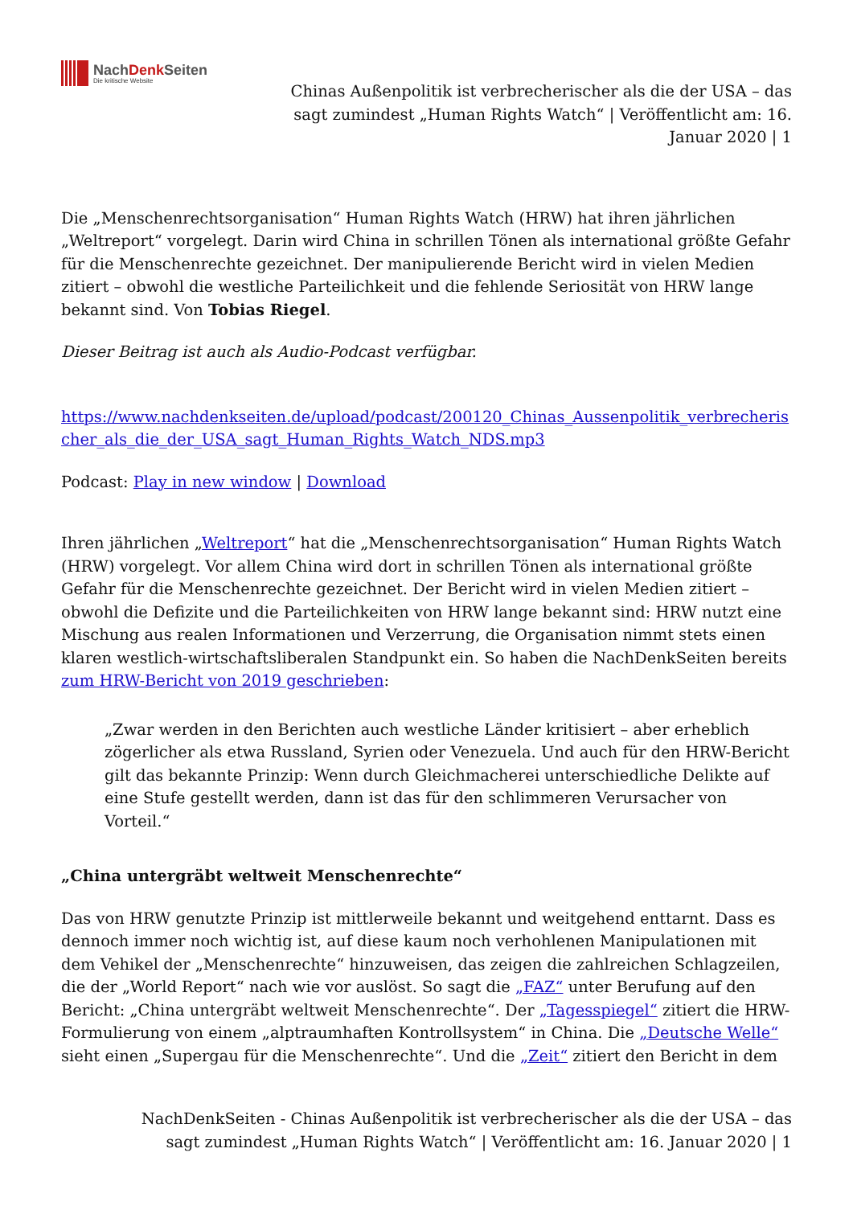NachDenk Seiten
Die kritische Website
Chinas Außenpolitik ist verbrecherischer als die der USA – das sagt zumindest „Human Rights Watch“ | Veröffentlicht am: 16. Januar 2020 | 1
Die „Menschenrechtsorganisation“ Human Rights Watch (HRW) hat ihren jährlichen „Weltreport“ vorgelegt. Darin wird China in schrillen Tönen als international größte Gefahr für die Menschenrechte gezeichnet. Der manipulierende Bericht wird in vielen Medien zitiert – obwohl die westliche Parteilichkeit und die fehlende Seriosität von HRW lange bekannt sind. Von Tobias Riegel.
Dieser Beitrag ist auch als Audio-Podcast verfügbar.
https://www.nachdenkseiten.de/upload/podcast/200120_Chinas_Aussenpolitik_verbrecherischer_als_die_der_USA_sagt_Human_Rights_Watch_NDS.mp3
Podcast: Play in new window | Download
Ihren jährlichen „Weltreport“ hat die „Menschenrechtsorganisation“ Human Rights Watch (HRW) vorgelegt. Vor allem China wird dort in schrillen Tönen als international größte Gefahr für die Menschenrechte gezeichnet. Der Bericht wird in vielen Medien zitiert – obwohl die Defizite und die Parteilichkeiten von HRW lange bekannt sind: HRW nutzt eine Mischung aus realen Informationen und Verzerrung, die Organisation nimmt stets einen klaren westlich-wirtschaftsliberalen Standpunkt ein. So haben die NachDenkSeiten bereits zum HRW-Bericht von 2019 geschrieben:
„Zwar werden in den Berichten auch westliche Länder kritisiert – aber erheblich zögerlicher als etwa Russland, Syrien oder Venezuela. Und auch für den HRW-Bericht gilt das bekannte Prinzip: Wenn durch Gleichmacherei unterschiedliche Delikte auf eine Stufe gestellt werden, dann ist das für den schlimmeren Verursacher von Vorteil.“
„China untergräbt weltweit Menschenrechte“
Das von HRW genutzte Prinzip ist mittlerweile bekannt und weitgehend enttarnt. Dass es dennoch immer noch wichtig ist, auf diese kaum noch verhohlenen Manipulationen mit dem Vehikel der „Menschenrechte“ hinzuweisen, das zeigen die zahlreichen Schlagzeilen, die der „World Report“ nach wie vor auslöst. So sagt die „FAZ“ unter Berufung auf den Bericht: „China untergräbt weltweit Menschenrechte“. Der „Tagesspiegel“ zitiert die HRW-Formulierung von einem „alptraumhaften Kontrollsystem“ in China. Die „Deutsche Welle“ sieht einen „Supergau für die Menschenrechte“. Und die „Zeit“ zitiert den Bericht in dem
NachDenkSeiten - Chinas Außenpolitik ist verbrecherischer als die der USA – das sagt zumindest „Human Rights Watch“ | Veröffentlicht am: 16. Januar 2020 | 1